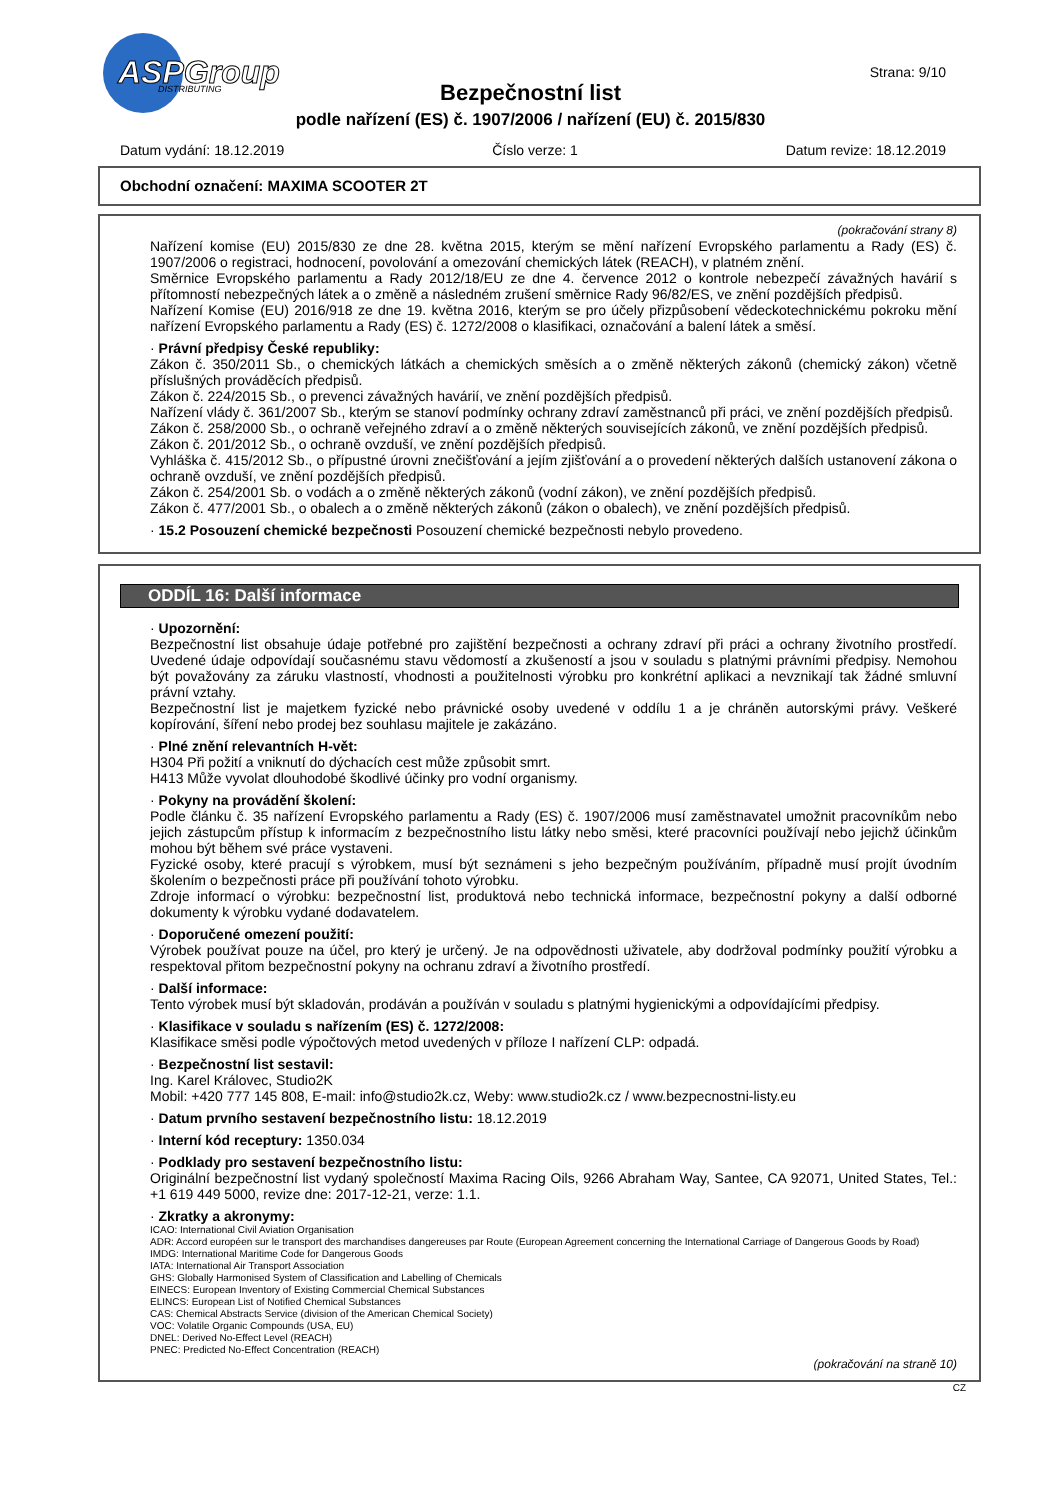ASPGroup
DISTRIBUTING
Strana: 9/10
Bezpečnostní list
podle nařízení (ES) č. 1907/2006 / nařízení (EU) č. 2015/830
Datum vydání: 18.12.2019 Číslo verze: 1 Datum revize: 18.12.2019
Obchodní označení: MAXIMA SCOOTER 2T
(pokračování strany 8)
Nařízení komise (EU) 2015/830 ze dne 28. května 2015, kterým se mění nařízení Evropského parlamentu a Rady (ES) č. 1907/2006 o registraci, hodnocení, povolování a omezování chemických látek (REACH), v platném znění.
Směrnice Evropského parlamentu a Rady 2012/18/EU ze dne 4. července 2012 o kontrole nebezpečí závažných havárií s přítomností nebezpečných látek a o změně a následném zrušení směrnice Rady 96/82/ES, ve znění pozdějších předpisů.
Nařízení Komise (EU) 2016/918 ze dne 19. května 2016, kterým se pro účely přizpůsobení vědeckotechnickému pokroku mění nařízení Evropského parlamentu a Rady (ES) č. 1272/2008 o klasifikaci, označování a balení látek a směsí.
· Právní předpisy České republiky:
Zákon č. 350/2011 Sb., o chemických látkách a chemických směsích a o změně některých zákonů (chemický zákon) včetně příslušných prováděcích předpisů.
Zákon č. 224/2015 Sb., o prevenci závažných havárií, ve znění pozdějších předpisů.
Nařízení vlády č. 361/2007 Sb., kterým se stanoví podmínky ochrany zdraví zaměstnanců při práci, ve znění pozdějších předpisů.
Zákon č. 258/2000 Sb., o ochraně veřejného zdraví a o změně některých souvisejících zákonů, ve znění pozdějších předpisů.
Zákon č. 201/2012 Sb., o ochraně ovzduší, ve znění pozdějších předpisů.
Vyhláška č. 415/2012 Sb., o přípustné úrovni znečišťování a jejím zjišťování a o provedení některých dalších ustanovení zákona o ochraně ovzduší, ve znění pozdějších předpisů.
Zákon č. 254/2001 Sb. o vodách a o změně některých zákonů (vodní zákon), ve znění pozdějších předpisů.
Zákon č. 477/2001 Sb., o obalech a o změně některých zákonů (zákon o obalech), ve znění pozdějších předpisů.
· 15.2 Posouzení chemické bezpečnosti Posouzení chemické bezpečnosti nebylo provedeno.
ODDÍL 16: Další informace
· Upozornění:
Bezpečnostní list obsahuje údaje potřebné pro zajištění bezpečnosti a ochrany zdraví při práci a ochrany životního prostředí. Uvedené údaje odpovídají současnému stavu vědomostí a zkušeností a jsou v souladu s platnými právními předpisy. Nemohou být považovány za záruku vlastností, vhodnosti a použitelnosti výrobku pro konkrétní aplikaci a nevznikají tak žádné smluvní právní vztahy.
Bezpečnostní list je majetkem fyzické nebo právnické osoby uvedené v oddílu 1 a je chráněn autorskými právy. Veškeré kopírování, šíření nebo prodej bez souhlasu majitele je zakázáno.
· Plné znění relevantních H-vět:
H304 Při požití a vniknutí do dýchacích cest může způsobit smrt.
H413 Může vyvolat dlouhodobé škodlivé účinky pro vodní organismy.
· Pokyny na provádění školení:
Podle článku č. 35 nařízení Evropského parlamentu a Rady (ES) č. 1907/2006 musí zaměstnavatel umožnit pracovníkům nebo jejich zástupcům přístup k informacím z bezpečnostního listu látky nebo směsi, které pracovníci používají nebo jejichž účinkům mohou být během své práce vystaveni.
Fyzické osoby, které pracují s výrobkem, musí být seznámeni s jeho bezpečným používáním, případně musí projít úvodním školením o bezpečnosti práce při používání tohoto výrobku.
Zdroje informací o výrobku: bezpečnostní list, produktová nebo technická informace, bezpečnostní pokyny a další odborné dokumenty k výrobku vydané dodavatelem.
· Doporučené omezení použití:
Výrobek používat pouze na účel, pro který je určený. Je na odpovědnosti uživatele, aby dodržoval podmínky použití výrobku a respektoval přitom bezpečnostní pokyny na ochranu zdraví a životního prostředí.
· Další informace:
Tento výrobek musí být skladován, prodáván a používán v souladu s platnými hygienickými a odpovídajícími předpisy.
· Klasifikace v souladu s nařízením (ES) č. 1272/2008:
Klasifikace směsi podle výpočtových metod uvedených v příloze I nařízení CLP: odpadá.
· Bezpečnostní list sestavil:
Ing. Karel Královec, Studio2K
Mobil: +420 777 145 808, E-mail: info@studio2k.cz, Weby: www.studio2k.cz / www.bezpecnostni-listy.eu
· Datum prvního sestavení bezpečnostního listu: 18.12.2019
· Interní kód receptury: 1350.034
· Podklady pro sestavení bezpečnostního listu:
Originální bezpečnostní list vydaný společností Maxima Racing Oils, 9266 Abraham Way, Santee, CA 92071, United States, Tel.: +1 619 449 5000, revize dne: 2017-12-21, verze: 1.1.
· Zkratky a akronymy:
ICAO: International Civil Aviation Organisation
ADR: Accord européen sur le transport des marchandises dangereuses par Route (European Agreement concerning the International Carriage of Dangerous Goods by Road)
IMDG: International Maritime Code for Dangerous Goods
IATA: International Air Transport Association
GHS: Globally Harmonised System of Classification and Labelling of Chemicals
EINECS: European Inventory of Existing Commercial Chemical Substances
ELINCS: European List of Notified Chemical Substances
CAS: Chemical Abstracts Service (division of the American Chemical Society)
VOC: Volatile Organic Compounds (USA, EU)
DNEL: Derived No-Effect Level (REACH)
PNEC: Predicted No-Effect Concentration (REACH)
(pokračování na straně 10)
CZ